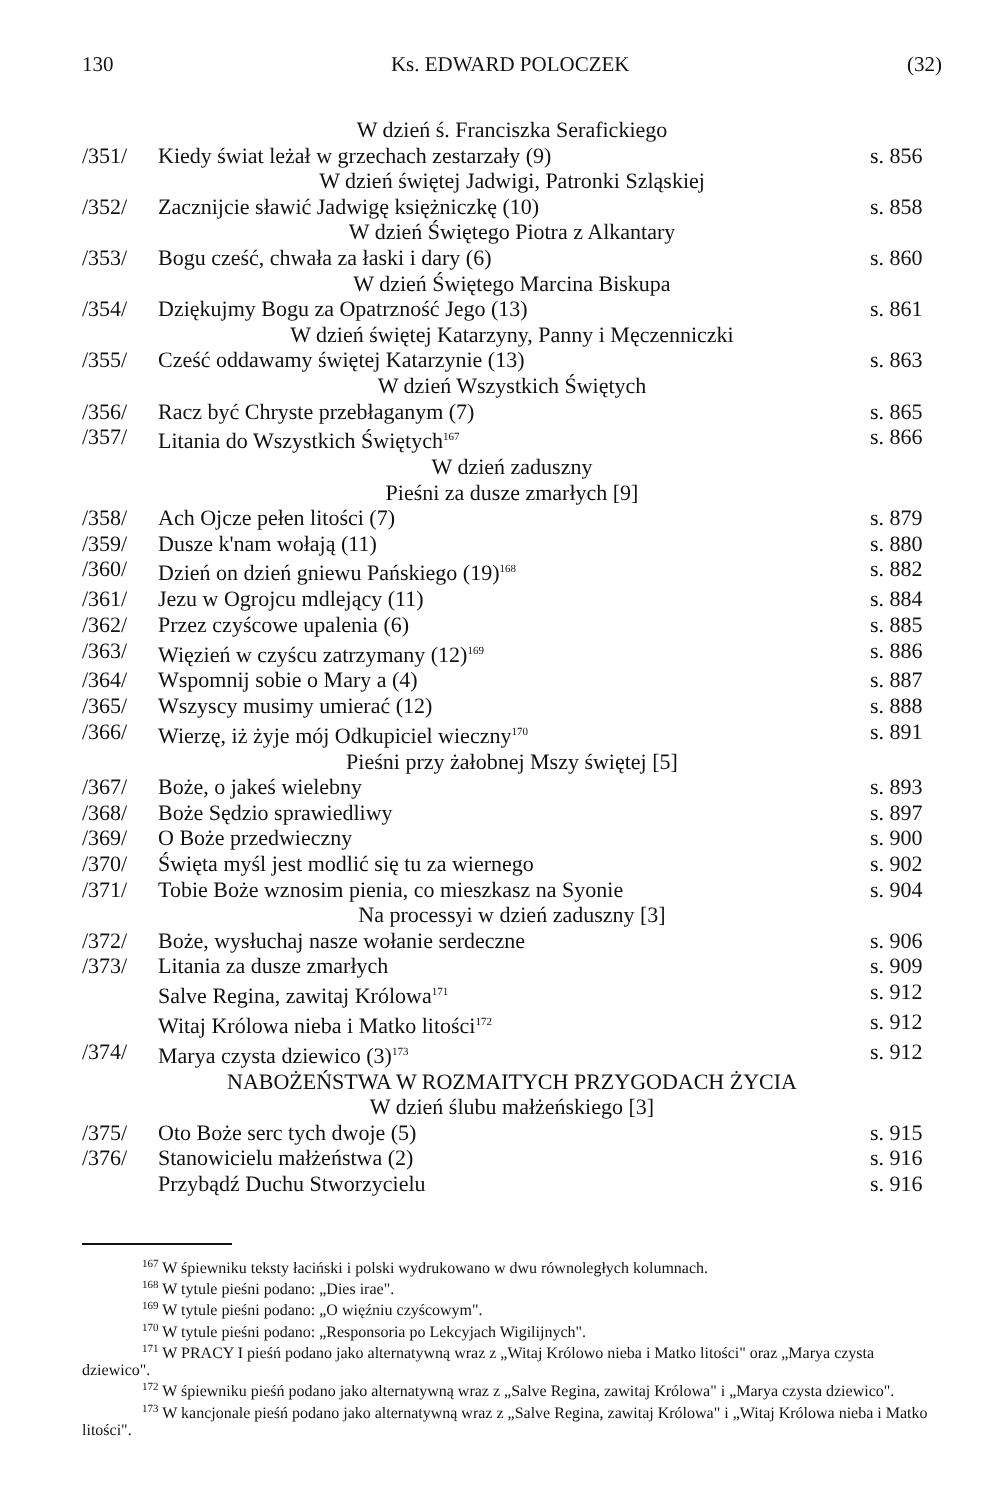130 Ks. EDWARD POLOCZEK (32)
W dzień ś. Franciszka Serafickiego
/351/ Kiedy świat leżał w grzechach zestarzały (9) s. 856
W dzień świętej Jadwigi, Patronki Szląskiej
/352/ Zacznijcie sławić Jadwigę księżniczkę (10) s. 858
W dzień Świętego Piotra z Alkantary
/353/ Bogu cześć, chwała za łaski i dary (6) s. 860
W dzień Świętego Marcina Biskupa
/354/ Dziękujmy Bogu za Opatrzność Jego (13) s. 861
W dzień świętej Katarzyny, Panny i Męczenniczki
/355/ Cześć oddawamy świętej Katarzynie (13) s. 863
W dzień Wszystkich Świętych
/356/ Racz być Chryste przebłaganym (7) s. 865
/357/ Litania do Wszystkich Świętych<sup>167</sup> s. 866
W dzień zaduszny
Pieśni za dusze zmarłych [9]
/358/ Ach Ojcze pełen litości (7) s. 879
/359/ Dusze k'nam wołają (11) s. 880
/360/ Dzień on dzień gniewu Pańskiego (19)<sup>168</sup> s. 882
/361/ Jezu w Ogrojcu mdlejący (11) s. 884
/362/ Przez czyścowe upalenia (6) s. 885
/363/ Więzień w czyścu zatrzymany (12)<sup>169</sup> s. 886
/364/ Wspomnij sobie o Mary a (4) s. 887
/365/ Wszyscy musimy umierać (12) s. 888
/366/ Wierzę, iż żyje mój Odkupiciel wieczny<sup>170</sup> s. 891
Pieśni przy żałobnej Mszy świętej [5]
/367/ Boże, o jakeś wielebny s. 893
/368/ Boże Sędzio sprawiedliwy s. 897
/369/ O Boże przedwieczny s. 900
/370/ Święta myśl jest modlić się tu za wiernego s. 902
/371/ Tobie Boże wznosim pienia, co mieszkasz na Syonie s. 904
Na processyi w dzień zaduszny [3]
/372/ Boże, wysłuchaj nasze wołanie serdeczne s. 906
/373/ Litania za dusze zmarłych s. 909
Salve Regina, zawitaj Królowa<sup>171</sup> s. 912
Witaj Królowa nieba i Matko litości<sup>172</sup> s. 912
/374/ Marya czysta dziewico (3)<sup>173</sup> s. 912
NABOŻEŃSTWA W ROZMAITYCH PRZYGODACH ŻYCIA
W dzień ślubu małżeńskiego [3]
/375/ Oto Boże serc tych dwoje (5) s. 915
/376/ Stanowicielu małżeństwa (2) s. 916
Przybądź Duchu Stworzycielu s. 916
<sup>167</sup> W śpiewniku teksty łaciński i polski wydrukowano w dwu równoległych kolumnach.
<sup>168</sup> W tytule pieśni podano: „Dies irae".
<sup>169</sup> W tytule pieśni podano: „O więźniu czyścowym".
<sup>170</sup> W tytule pieśni podano: „Responsoria po Lekcyjach Wigilijnych".
<sup>171</sup> W PRACY I pieśń podano jako alternatywną wraz z „Witaj Królowo nieba i Matko litości" oraz „Marya czysta dziewico".
<sup>172</sup> W śpiewniku pieśń podano jako alternatywną wraz z „Salve Regina, zawitaj Królowa" i „Marya czysta dziewico".
<sup>173</sup> W kancjonale pieśń podano jako alternatywną wraz z „Salve Regina, zawitaj Królowa" i „Witaj Królowa nieba i Matko litości".